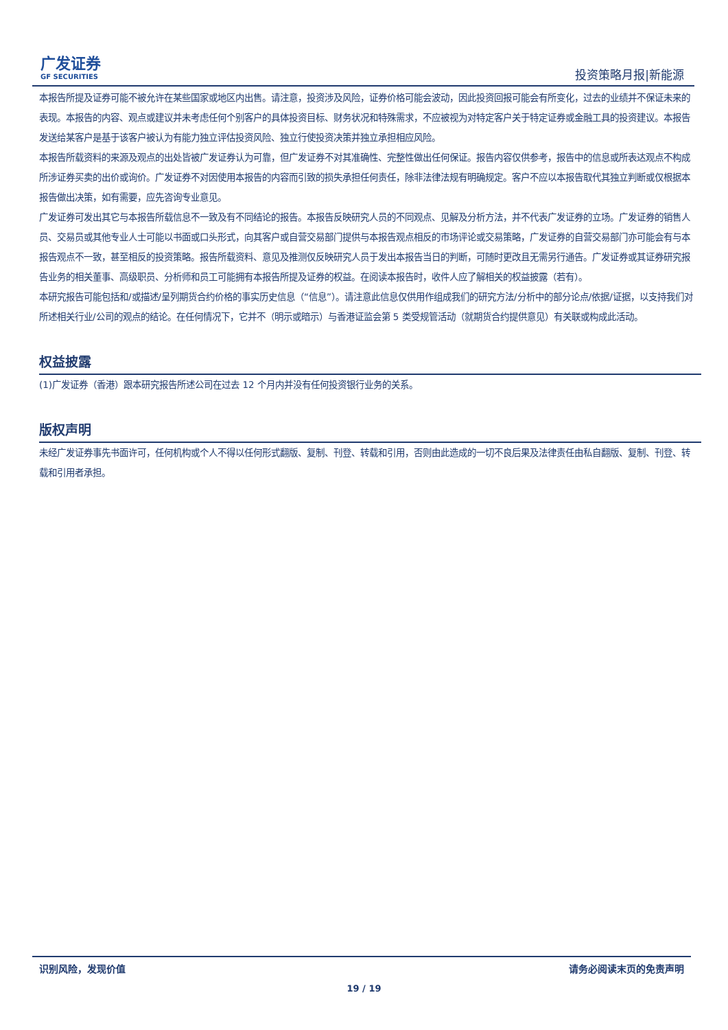广发证券
GF SECURITIES
投资策略月报|新能源
本报告所提及证券可能不被允许在某些国家或地区内出售。请注意，投资涉及风险，证券价格可能会波动，因此投资回报可能会有所变化，过去的业绩并不保证未来的表现。本报告的内容、观点或建议并未考虑任何个别客户的具体投资目标、财务状况和特殊需求，不应被视为对特定客户关于特定证券或金融工具的投资建议。本报告发送给某客户是基于该客户被认为有能力独立评估投资风险、独立行使投资决策并独立承担相应风险。
本报告所载资料的来源及观点的出处皆被广发证券认为可靠，但广发证券不对其准确性、完整性做出任何保证。报告内容仅供参考，报告中的信息或所表达观点不构成所涉证券买卖的出价或询价。广发证券不对因使用本报告的内容而引致的损失承担任何责任，除非法律法规有明确规定。客户不应以本报告取代其独立判断或仅根据本报告做出决策，如有需要，应先咨询专业意见。
广发证券可发出其它与本报告所载信息不一致及有不同结论的报告。本报告反映研究人员的不同观点、见解及分析方法，并不代表广发证券的立场。广发证券的销售人员、交易员或其他专业人士可能以书面或口头形式，向其客户或自营交易部门提供与本报告观点相反的市场评论或交易策略，广发证券的自营交易部门亦可能会有与本报告观点不一致，甚至相反的投资策略。报告所载资料、意见及推测仅反映研究人员于发出本报告当日的判断，可随时更改且无需另行通告。广发证券或其证券研究报告业务的相关董事、高级职员、分析师和员工可能拥有本报告所提及证券的权益。在阅读本报告时，收件人应了解相关的权益披露（若有）。
本研究报告可能包括和/或描述/呈列期货合约价格的事实历史信息（“信息”）。请注意此信息仅供用作组成我们的研究方法/分析中的部分论点/依据/证据，以支持我们对所述相关行业/公司的观点的结论。在任何情况下，它并不（明示或暗示）与香港证监会第 5 类受规管活动（就期货合约提供意见）有关联或构成此活动。
权益披露
(1)广发证券（香港）跟本研究报告所述公司在过去 12 个月内并没有任何投资银行业务的关系。
版权声明
未经广发证券事先书面许可，任何机构或个人不得以任何形式翻版、复制、刊登、转载和引用，否则由此造成的一切不良后果及法律责任由私自翻版、复制、刊登、转载和引用者承担。
识别风险，发现价值 请务必阅读末页的免责声明
19 / 19